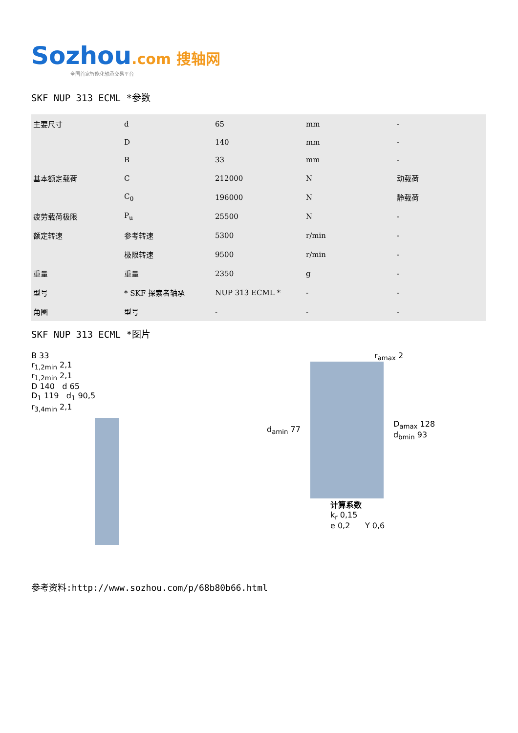Sozhou.com 搜轴网
全国首家智能化轴承交易平台
SKF NUP 313 ECML *参数
| 主要尺寸 | d | 65 | mm | - |
| | D | 140 | mm | - |
| | B | 33 | mm | - |
| 基本额定载荷 | C | 212000 | N | 动载荷 |
| | C<sub>0</sub> | 196000 | N | 静载荷 |
| 疲劳载荷极限 | P<sub>u</sub> | 25500 | N | - |
| 额定转速 | 参考转速 | 5300 | r/min | - |
| | 极限转速 | 9500 | r/min | - |
| 重量 | 重量 | 2350 | g | - |
| 型号 | * SKF 探索者轴承 | NUP 313 ECML * | - | - |
| 角圈 | 型号 | - | - | - |
SKF NUP 313 ECML *图片
B 33
r<sub>1,2min</sub> 2,1
r<sub>1,2min</sub> 2,1
D 140 d 65
D<sub>1</sub> 119 d<sub>1</sub> 90,5
r<sub>3,4min</sub> 2,1
r<sub>amax</sub> 2
d<sub>amin</sub> 77
D<sub>amax</sub> 128
d<sub>bmin</sub> 93
计算系数
k<sub>r</sub> 0,15
e 0,2 Y 0,6
参考资料:http://www.sozhou.com/p/68b80b66.html